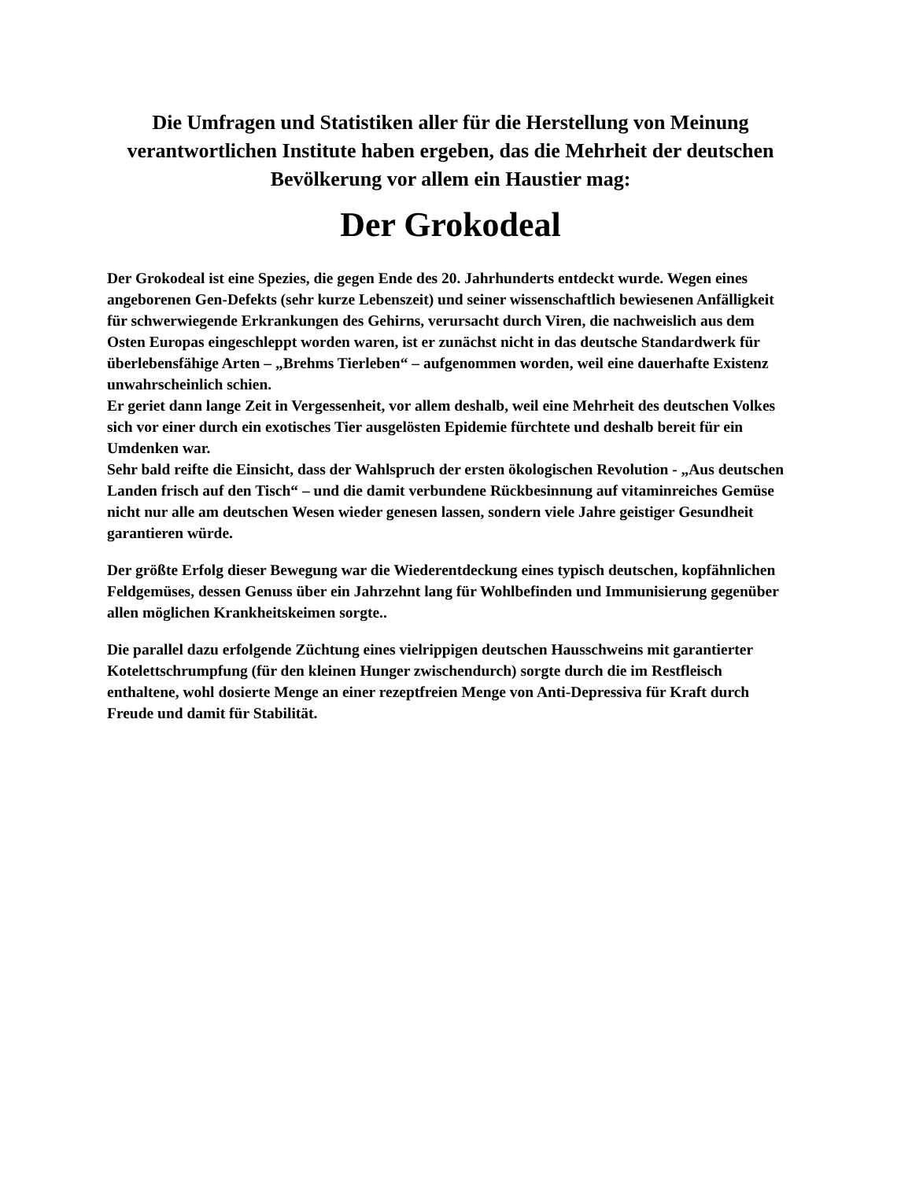Die Umfragen und Statistiken aller für die Herstellung von Meinung verantwortlichen Institute haben ergeben, das die Mehrheit der deutschen Bevölkerung vor allem ein Haustier mag:
Der Grokodeal
Der Grokodeal ist eine Spezies, die gegen Ende des 20. Jahrhunderts entdeckt wurde. Wegen eines angeborenen Gen-Defekts (sehr kurze Lebenszeit) und seiner wissenschaftlich bewiesenen Anfälligkeit für schwerwiegende Erkrankungen des Gehirns, verursacht durch Viren, die nachweislich aus dem Osten Europas eingeschleppt worden waren, ist er zunächst nicht in das deutsche Standardwerk für überlebensfähige Arten – „Brehms Tierleben“ – aufgenommen worden, weil eine dauerhafte Existenz unwahrscheinlich schien.
Er geriet dann lange Zeit in Vergessenheit, vor allem deshalb, weil eine Mehrheit des deutschen Volkes sich vor einer durch ein exotisches Tier ausgelösten Epidemie fürchtete und deshalb bereit für ein Umdenken war.
Sehr bald reifte die Einsicht, dass der Wahlspruch der ersten ökologischen Revolution - „Aus deutschen Landen frisch auf den Tisch“ – und die damit verbundene Rückbesinnung auf vitaminreiches Gemüse nicht nur alle am deutschen Wesen wieder genesen lassen, sondern viele Jahre geistiger Gesundheit garantieren würde.
Der größte Erfolg dieser Bewegung war die Wiederentdeckung eines typisch deutschen, kopfähnlichen Feldgemüses, dessen Genuss über ein Jahrzehnt lang für Wohlbefinden und Immunisierung gegenüber allen möglichen Krankheitskeimen sorgte..
Die parallel dazu erfolgende Züchtung eines vielrippigen deutschen Hausschweins mit garantierter Kotelettschrumpfung (für den kleinen Hunger zwischendurch) sorgte durch die im Restfleisch enthaltene, wohl dosierte Menge an einer rezeptfreien Menge von Anti-Depressiva für Kraft durch Freude und damit für Stabilität.